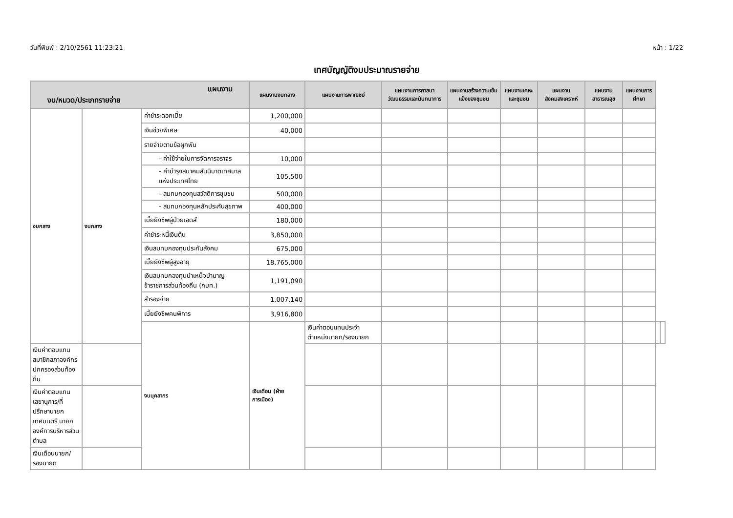วันที่พิมพ์ : 2/10/2561 11:23:21 หน้า : 1/22
เทศบัญญัติงบประมาณรายจ่าย
| แผนงาน งบ/หมวด/ประเภทรายจ่าย | | | แผนงานงบกลาง | แผนงานการพาณิชย์ | แผนงานการศาสนาวัฒนธรรมและนันทนาการ | แผนงานสร้างความเข้มแข็งของชุมชน | แผนงานเคหะและชุมชน | แผนงานสังคมสงเคราะห์ | แผนงานสาธารณสุข | แผนงานการศึกษา | | |
| --- | --- | --- | --- | --- | --- | --- | --- | --- | --- | --- | --- | --- |
| งบกลาง | งบกลาง | ค่าชำระดอกเบี้ย | 1,200,000 | | | | | | | | | |
| | | เงินช่วยพิเศษ | 40,000 | | | | | | | | | |
| | | รายจ่ายตามข้อผูกพัน | | | | | | | | | | |
| | | - ค่าใช้จ่ายในการจัดการจราจร | 10,000 | | | | | | | | | |
| | | - ค่าบำรุงสมาคมสันนิบาตเทศบาลแห่งประเทศไทย | 105,500 | | | | | | | | | |
| | | - สมทบกองทุนสวัสดิการชุมชน | 500,000 | | | | | | | | | |
| | | - สมทบกองทุนหลักประกันสุขภาพ | 400,000 | | | | | | | | | |
| | | เบี้ยยังชีพผู้ป่วยเอดส์ | 180,000 | | | | | | | | | |
| | | ค่าชำระหนี้เงินต้น | 3,850,000 | | | | | | | | | |
| | | เงินสมทบกองทุนประกันสังคม | 675,000 | | | | | | | | | |
| | | เบี้ยยังชีพผู้สูงอายุ | 18,765,000 | | | | | | | | | |
| | | เงินสมทบกองทุนบำเหน็จบำนาญข้าราชการส่วนท้องถิ่น (กบท.) | 1,191,090 | | | | | | | | | |
| | | สำรองจ่าย | 1,007,140 | | | | | | | | | |
| | | เบี้ยยังชีพคนพิการ | 3,916,800 | | | | | | | | | |
| | | งบบุคลากร | เงินเดือน (ฝ่ายการเมือง) | เงินค่าตอบแทนประจำตำแหน่งนายก/รองนายก | | | | | | | | |
| เงินค่าตอบแทนสมาชิกสภาองค์กรปกครองส่วนท้องถิ่น | | | | | | | | | | | | |
| เงินค่าตอบแทนเลขานุการ/ที่ปรึกษานายกเทศมนตรี นายกองค์การบริหารส่วนตำบล | | | | | | | | | | | | |
| เงินเดือนนายก/รองนายก | | | | | | | | | | | | |